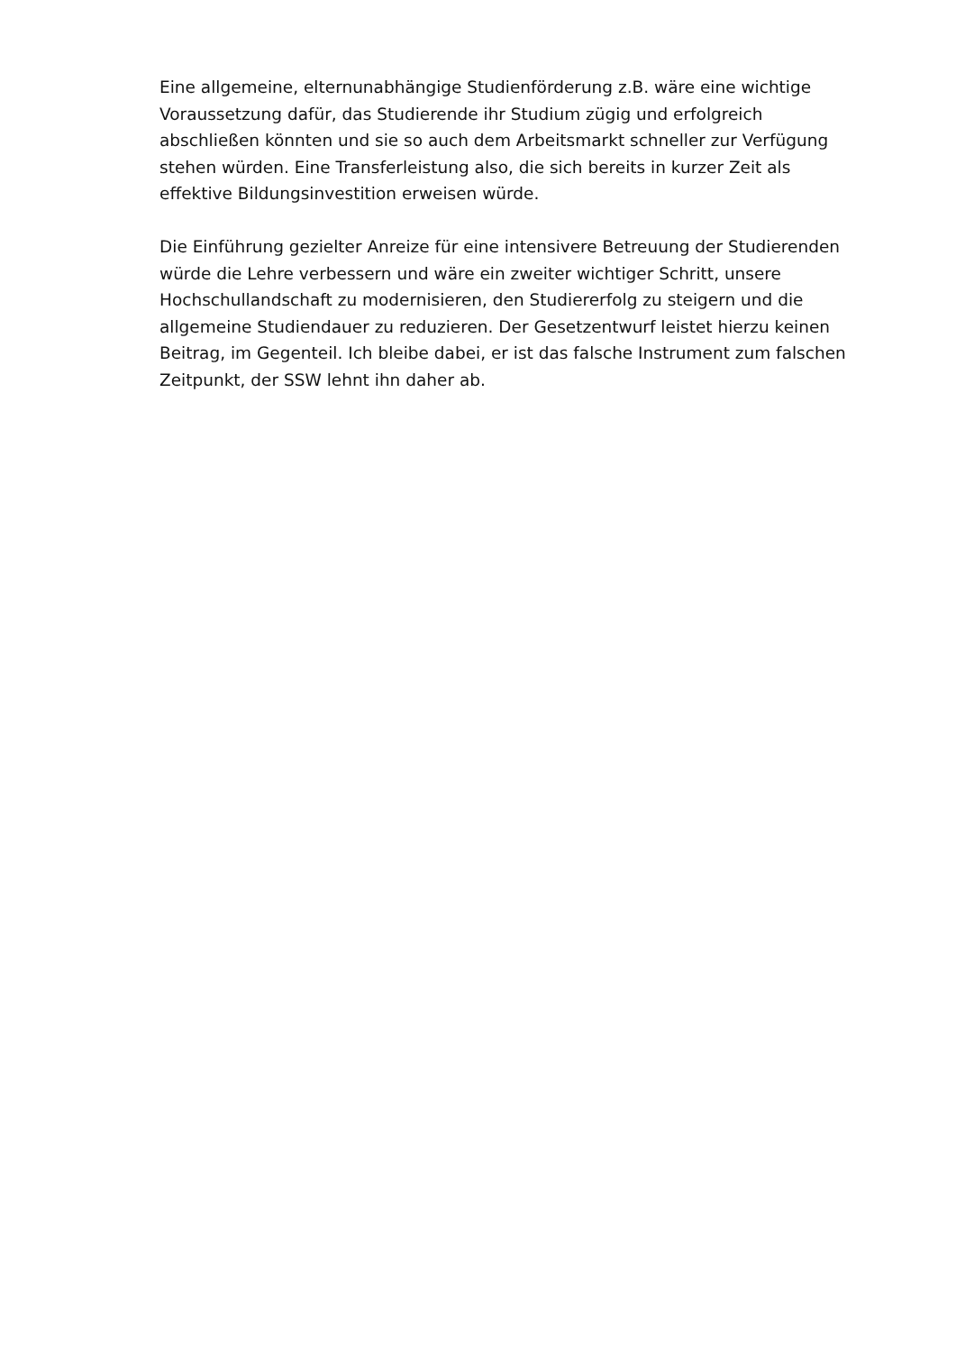Eine allgemeine, elternunabhängige Studienförderung z.B. wäre eine wichtige Voraussetzung dafür, das Studierende ihr Studium zügig und erfolgreich abschließen könnten und sie so auch dem Arbeitsmarkt schneller zur Verfügung stehen würden. Eine Transferleistung also, die sich bereits in kurzer Zeit als effektive Bildungsinvestition erweisen würde.
Die Einführung gezielter Anreize für eine intensivere Betreuung der Studierenden würde die Lehre verbessern und wäre ein zweiter wichtiger Schritt, unsere Hochschullandschaft zu modernisieren, den Studiererfolg zu steigern und die allgemeine Studiendauer zu reduzieren. Der Gesetzentwurf leistet hierzu keinen Beitrag, im Gegenteil. Ich bleibe dabei, er ist das falsche Instrument zum falschen Zeitpunkt, der SSW lehnt ihn daher ab.